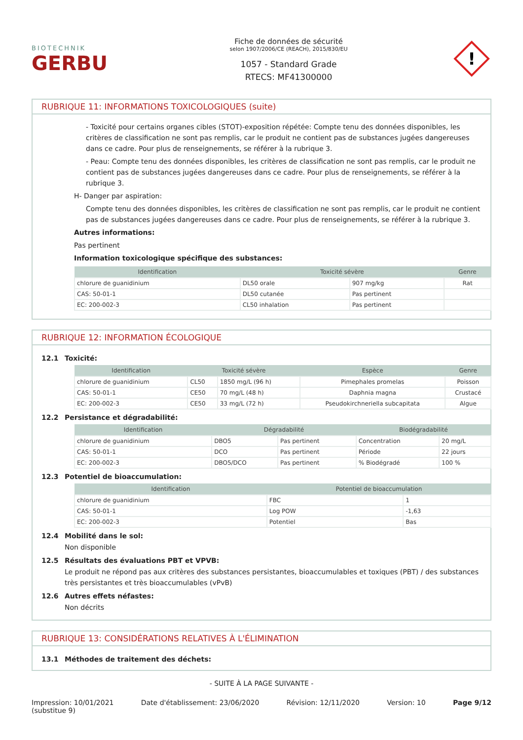BIOTECHNIK
GERBU
Fiche de données de sécurité
selon 1907/2006/CE (REACH), 2015/830/EU
1057 - Standard Grade
RTECS: MF41300000
!
RUBRIQUE 11: INFORMATIONS TOXICOLOGIQUES (suite)
- Toxicité pour certains organes cibles (STOT)-exposition répétée: Compte tenu des données disponibles, les critères de classification ne sont pas remplis, car le produit ne contient pas de substances jugées dangereuses dans ce cadre. Pour plus de renseignements, se référer à la rubrique 3.
- Peau: Compte tenu des données disponibles, les critères de classification ne sont pas remplis, car le produit ne contient pas de substances jugées dangereuses dans ce cadre. Pour plus de renseignements, se référer à la rubrique 3.
H- Danger par aspiration:
Compte tenu des données disponibles, les critères de classification ne sont pas remplis, car le produit ne contient pas de substances jugées dangereuses dans ce cadre. Pour plus de renseignements, se référer à la rubrique 3.
Autres informations:
Pas pertinent
Information toxicologique spécifique des substances:
| Identification | Toxicité sévère | | Genre |
| --- | --- | --- | --- |
| chlorure de guanidinium | DL50 orale | 907 mg/kg | Rat |
| CAS: 50-01-1 | DL50 cutanée | Pas pertinent | |
| EC: 200-002-3 | CL50 inhalation | Pas pertinent | |
RUBRIQUE 12: INFORMATION ÉCOLOGIQUE
12.1 Toxicité:
| Identification | Toxicité sévère | | Espèce | Genre |
| --- | --- | --- | --- | --- |
| chlorure de guanidinium | CL50 | 1850 mg/L (96 h) | Pimephales promelas | Poisson |
| CAS: 50-01-1 | CE50 | 70 mg/L (48 h) | Daphnia magna | Crustacé |
| EC: 200-002-3 | CE50 | 33 mg/L (72 h) | Pseudokirchneriella subcapitata | Algue |
12.2 Persistance et dégradabilité:
| Identification | Dégradabilité | | Biodégradabilité | |
| --- | --- | --- | --- | --- |
| chlorure de guanidinium | DBO5 | Pas pertinent | Concentration | 20 mg/L |
| CAS: 50-01-1 | DCO | Pas pertinent | Période | 22 jours |
| EC: 200-002-3 | DBO5/DCO | Pas pertinent | % Biodégradé | 100 % |
12.3 Potentiel de bioaccumulation:
| Identification | Potentiel de bioaccumulation | |
| --- | --- | --- |
| chlorure de guanidinium | FBC | 1 |
| CAS: 50-01-1 | Log POW | -1,63 |
| EC: 200-002-3 | Potentiel | Bas |
12.4 Mobilité dans le sol:
Non disponible
12.5 Résultats des évaluations PBT et VPVB:
Le produit ne répond pas aux critères des substances persistantes, bioaccumulables et toxiques (PBT) / des substances très persistantes et très bioaccumulables (vPvB)
12.6 Autres effets néfastes:
Non décrits
RUBRIQUE 13: CONSIDÉRATIONS RELATIVES À L'ÉLIMINATION
13.1 Méthodes de traitement des déchets:
- SUITE À LA PAGE SUIVANTE -
Impression: 10/01/2021
(substitue 9) Date d'établissement: 23/06/2020 Révision: 12/11/2020 Version: 10 Page 9/12